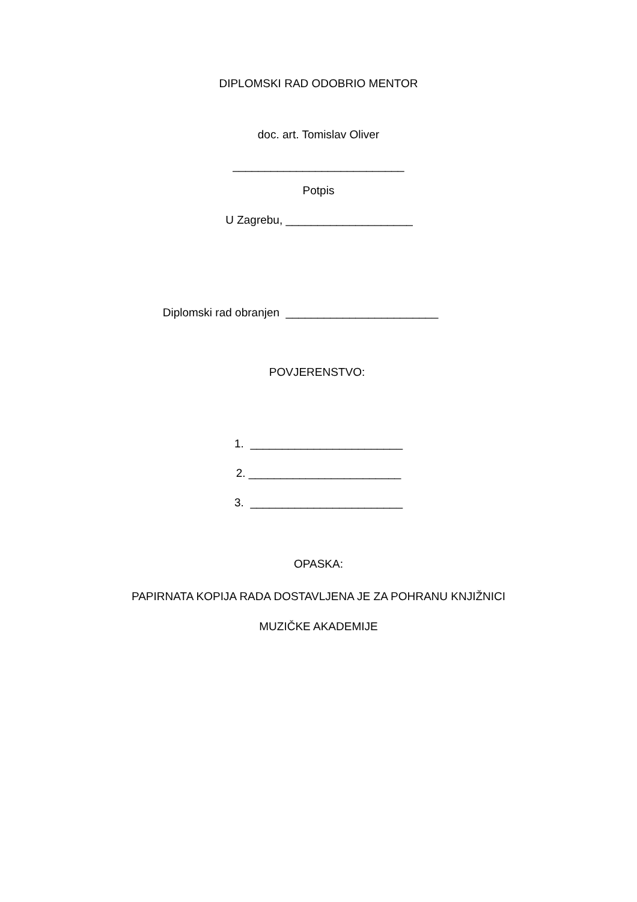DIPLOMSKI RAD ODOBRIO MENTOR
doc. art. Tomislav Oliver
___________________________
Potpis
U Zagrebu, ____________________
Diplomski rad obranjen ________________________
POVJERENSTVO:
1. ________________________
2. ________________________
3. ________________________
OPASKA:
PAPIRNATA KOPIJA RADA DOSTAVLJENA JE ZA POHRANU KNJIŽNICI
MUZIČKE AKADEMIJE